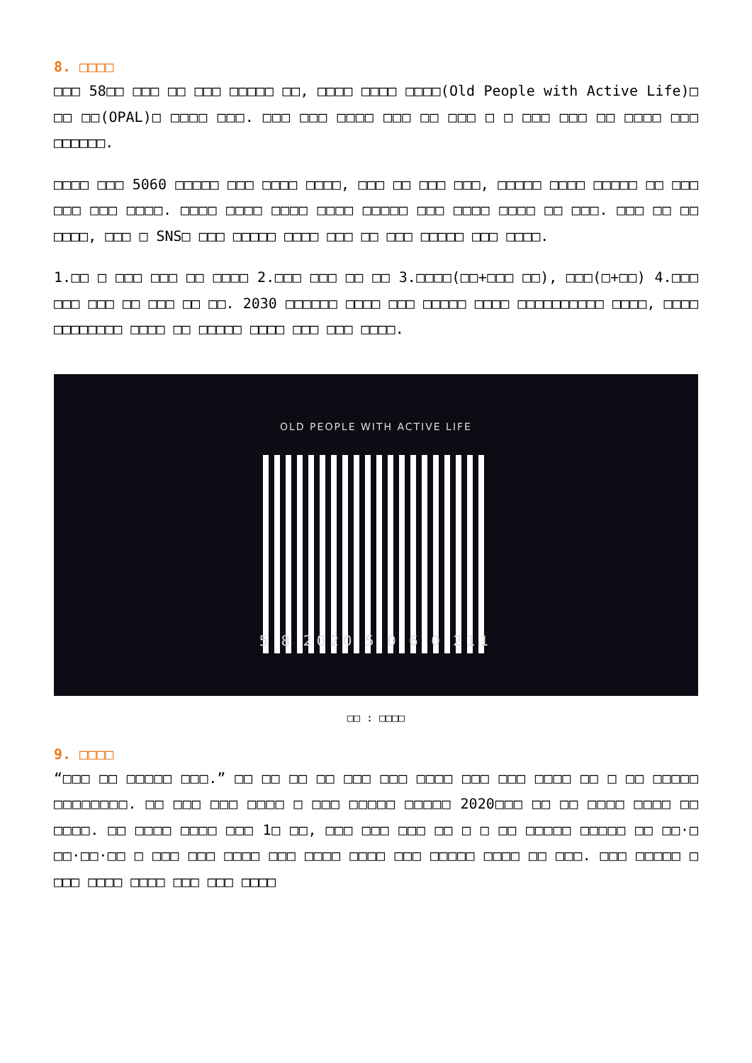8. □□□□
□□□ 58□□ □□□ □□ □□□ □□□□□ □□, □□□□ □□□□ □□□□(Old People with Active Life)□ □□ □□(OPAL)□ □□□□ □□□. □□□ □□□ □□□□ □□□ □□ □□□ □ □ □□□ □□□ □□ □□□□ □□□ □□□□□□.
□□□□ □□□ 5060 □□□□□ □□□ □□□□ □□□□, □□□ □□ □□□ □□□, □□□□□ □□□□ □□□□□ □□ □□□ □□□ □□□ □□□□. □□□□ □□□□ □□□□ □□□□ □□□□□ □□□ □□□□ □□□□ □□ □□□. □□□ □□ □□ □□□□, □□□ □ SNS□ □□□ □□□□□ □□□□ □□□ □□ □□□ □□□□□ □□□ □□□□.
1.□□ □ □□□ □□□ □□ □□□□ 2.□□□ □□□ □□ □□ 3.□□□□(□□+□□□ □□), □□□(□+□□) 4.□□□ □□□ □□□ □□ □□□ □□ □□. 2030 □□□□□□ □□□□ □□□ □□□□□ □□□□ □□□□□□□□□□ □□□□, □□□□ □□□□□□□□ □□□□ □□ □□□□□ □□□□ □□□ □□□ □□□□.
OLD PEOPLE WITH ACTIVE LIFE
5 8 2020 5 0 6 0 211
□□ : □□□□
9. □□□□
“□□□ □□ □□□□□ □□□.” □□ □□ □□ □□ □□□ □□□ □□□□ □□□ □□□ □□□□ □□ □ □□ □□□□□ □□□□□□□□. □□ □□□ □□□ □□□□ □ □□□ □□□□□ □□□□□ 2020□□□ □□ □□ □□□□ □□□□ □□ □□□□. □□ □□□□ □□□□ □□□ 1□ □□, □□□ □□□ □□□ □□ □ □ □□ □□□□□ □□□□□ □□ □□·□ □□·□□·□□ □ □□□ □□□ □□□□ □□□ □□□□ □□□□ □□□ □□□□□ □□□□ □□ □□□. □□□ □□□□□ □ □□□ □□□□ □□□□ □□□ □□□ □□□□